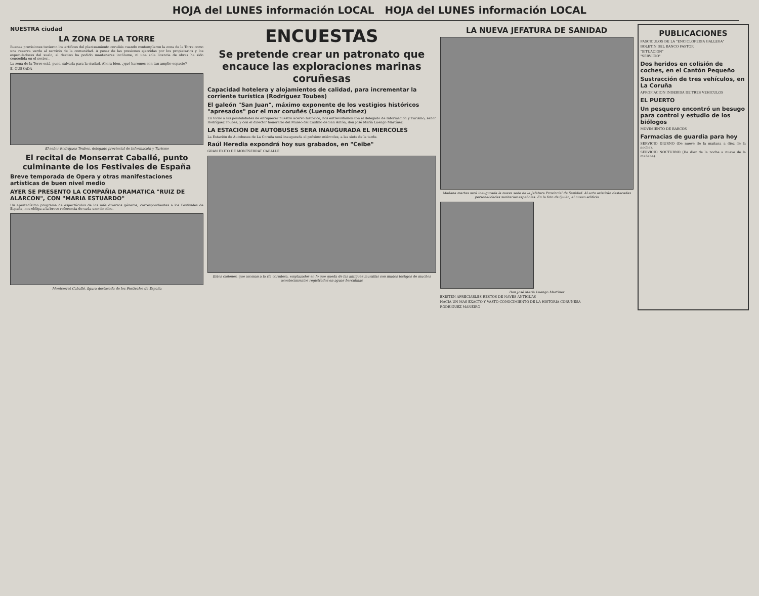HOJA del LUNES información LOCAL HOJA del LUNES información LOCAL
NUESTRA ciudad
LA ZONA DE LA TORRE
Buenas previsiones tuvieron los artífices del planteamiento coruñés cuando contemplaron la zona de la Torre como una reserva verde al servicio de la comunidad. A pesar de las presiones ejercidas por los propietarios y los especuladores del suelo, el destino ha podido mantenerse incólume, ni una sola licencia de obras ha sido concedida en el sector...
La zona de la Torre está, pues, salvada para la ciudad. Ahora bien, ¿qué haremos con tan amplio espacio?
E. QUESADA
El señor Rodríguez Toubes, delegado provincial de Información y Turismo
El recital de Monserrat Caballé, punto culminante de los Festivales de España
Breve temporada de Opera y otras manifestaciones artísticas de buen nivel medio
AYER SE PRESENTO LA COMPAÑIA DRAMATICA "RUIZ DE ALARCON", CON "MARIA ESTUARDO"
Un apretadísimo programa de espectáculos de los más diversos géneros, correspondientes a los Festivales de España, nos obliga a la breve referencia de cada uno de ellos.
Montserrat Caballé, figura destacada de los Festivales de España
ENCUESTAS
Se pretende crear un patronato que encauce las exploraciones marinas coruñesas
Capacidad hotelera y alojamientos de calidad, para incrementar la corriente turística (Rodríguez Toubes)
El galeón "San Juan", máximo exponente de los vestigios históricos "apresados" por el mar coruñés (Luengo Martínez)
En torno a las posibilidades de enriquecer nuestro acervo histórico, nos entrevistamos con el delegado de Información y Turismo, señor Rodríguez Toubes, y con el director honorario del Museo del Castillo de San Antón, don José María Luengo Martínez.
LA ESTACION DE AUTOBUSES SERA INAUGURADA EL MIERCOLES
La Estación de Autobuses de La Coruña será inaugurada el próximo miércoles, a las siete de la tarde.
Raúl Heredia expondrá hoy sus grabados, en "Ceibe"
GRAN EXITO DE MONTSERRAT CABALLE
Estos cañones, que asoman a la ría coruñesa, emplazados en lo que queda de las antiguas murallas son mudos testigos de muchos acontecimientos registrados en aguas herculinas
LA NUEVA JEFATURA DE SANIDAD
Mañana martes será inaugurada la nueva sede de la Jefatura Provincial de Sanidad. Al acto asistirán destacadas personalidades sanitarias españolas. En la foto de Quián, el nuevo edificio
Don José María Luengo Martínez
EXISTEN APRECIABLES RESTOS DE NAVES ANTIGUAS
HACIA UN MAS EXACTO Y VASTO CONOCIMIENTO DE LA HISTORIA CORUÑESA
RODRIGUEZ MANEIRO
PUBLICACIONES
FASCICULOS DE LA "ENCICLOPEDIA GALLEGA"
BOLETIN DEL BANCO PASTOR
"SITUACION"
"SERVICIO"
Dos heridos en colisión de coches, en el Cantón Pequeño
Sustracción de tres vehículos, en La Coruña
APROPIACION INDEBIDA DE TRES VEHICULOS
EL PUERTO
Un pesquero encontró un besugo para control y estudio de los biólogos
MOVIMIENTO DE BARCOS
Farmacias de guardia para hoy
SERVICIO DIURNO (De nueve de la mañana a diez de la noche).
SERVICIO NOCTURNO (De diez de la noche a nueve de la mañana).